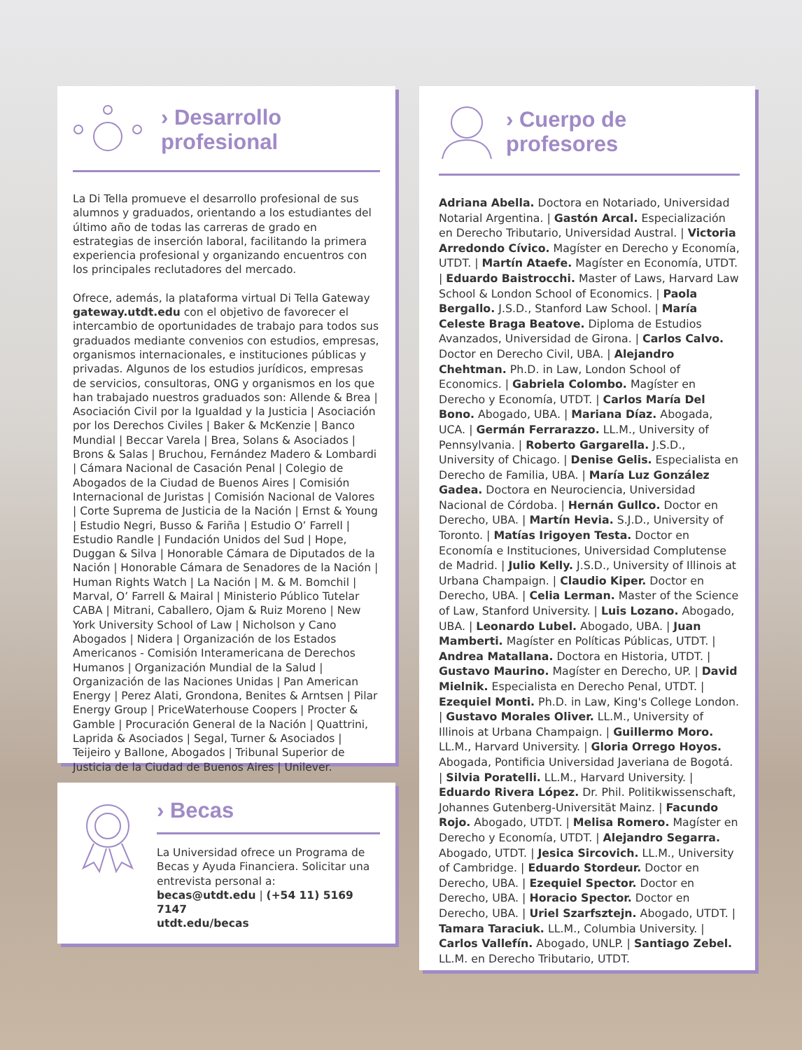› Desarrollo
profesional
La Di Tella promueve el desarrollo profesional de sus alumnos y graduados, orientando a los estudiantes del último año de todas las carreras de grado en estrategias de inserción laboral, facilitando la primera experiencia profesional y organizando encuentros con los principales reclutadores del mercado.
Ofrece, además, la plataforma virtual Di Tella Gateway gateway.utdt.edu con el objetivo de favorecer el intercambio de oportunidades de trabajo para todos sus graduados mediante convenios con estudios, empresas, organismos internacionales, e instituciones públicas y privadas. Algunos de los estudios jurídicos, empresas de servicios, consultoras, ONG y organismos en los que han trabajado nuestros graduados son: Allende & Brea | Asociación Civil por la Igualdad y la Justicia | Asociación por los Derechos Civiles | Baker & McKenzie | Banco Mundial | Beccar Varela | Brea, Solans & Asociados | Brons & Salas | Bruchou, Fernández Madero & Lombardi | Cámara Nacional de Casación Penal | Colegio de Abogados de la Ciudad de Buenos Aires | Comisión Internacional de Juristas | Comisión Nacional de Valores | Corte Suprema de Justicia de la Nación | Ernst & Young | Estudio Negri, Busso & Fariña | Estudio O’ Farrell | Estudio Randle | Fundación Unidos del Sud | Hope, Duggan & Silva | Honorable Cámara de Diputados de la Nación | Honorable Cámara de Senadores de la Nación | Human Rights Watch | La Nación | M. & M. Bomchil | Marval, O’ Farrell & Mairal | Ministerio Público Tutelar CABA | Mitrani, Caballero, Ojam & Ruiz Moreno | New York University School of Law | Nicholson y Cano Abogados | Nidera | Organización de los Estados Americanos - Comisión Interamericana de Derechos Humanos | Organización Mundial de la Salud | Organización de las Naciones Unidas | Pan American Energy | Perez Alati, Grondona, Benites & Arntsen | Pilar Energy Group | PriceWaterhouse Coopers | Procter & Gamble | Procuración General de la Nación | Quattrini, Laprida & Asociados | Segal, Turner & Asociados | Teijeiro y Ballone, Abogados | Tribunal Superior de Justicia de la Ciudad de Buenos Aires | Unilever.
› Becas
La Universidad ofrece un Programa de Becas y Ayuda Financiera. Solicitar una entrevista personal a:
becas@utdt.edu | (+54 11) 5169 7147
utdt.edu/becas
› Cuerpo de
profesores
Adriana Abella. Doctora en Notariado, Universidad Notarial Argentina. | Gastón Arcal. Especialización en Derecho Tributario, Universidad Austral. | Victoria Arredondo Cívico. Magíster en Derecho y Economía, UTDT. | Martín Ataefe. Magíster en Economía, UTDT. | Eduardo Baistrocchi. Master of Laws, Harvard Law School & London School of Economics. | Paola Bergallo. J.S.D., Stanford Law School. | María Celeste Braga Beatove. Diploma de Estudios Avanzados, Universidad de Girona. | Carlos Calvo. Doctor en Derecho Civil, UBA. | Alejandro Chehtman. Ph.D. in Law, London School of Economics. | Gabriela Colombo. Magíster en Derecho y Economía, UTDT. | Carlos María Del Bono. Abogado, UBA. | Mariana Díaz. Abogada, UCA. | Germán Ferrarazzo. LL.M., University of Pennsylvania. | Roberto Gargarella. J.S.D., University of Chicago. | Denise Gelis. Especialista en Derecho de Familia, UBA. | María Luz González Gadea. Doctora en Neurociencia, Universidad Nacional de Córdoba. | Hernán Gullco. Doctor en Derecho, UBA. | Martín Hevia. S.J.D., University of Toronto. | Matías Irigoyen Testa. Doctor en Economía e Instituciones, Universidad Complutense de Madrid. | Julio Kelly. J.S.D., University of Illinois at Urbana Champaign. | Claudio Kiper. Doctor en Derecho, UBA. | Celia Lerman. Master of the Science of Law, Stanford University. | Luis Lozano. Abogado, UBA. | Leonardo Lubel. Abogado, UBA. | Juan Mamberti. Magíster en Políticas Públicas, UTDT. | Andrea Matallana. Doctora en Historia, UTDT. | Gustavo Maurino. Magíster en Derecho, UP. | David Mielnik. Especialista en Derecho Penal, UTDT. | Ezequiel Monti. Ph.D. in Law, King's College London. | Gustavo Morales Oliver. LL.M., University of Illinois at Urbana Champaign. | Guillermo Moro. LL.M., Harvard University. | Gloria Orrego Hoyos. Abogada, Pontificia Universidad Javeriana de Bogotá. | Silvia Poratelli. LL.M., Harvard University. | Eduardo Rivera López. Dr. Phil. Politikwissenschaft, Johannes Gutenberg-Universität Mainz. | Facundo Rojo. Abogado, UTDT. | Melisa Romero. Magíster en Derecho y Economía, UTDT. | Alejandro Segarra. Abogado, UTDT. | Jesica Sircovich. LL.M., University of Cambridge. | Eduardo Stordeur. Doctor en Derecho, UBA. | Ezequiel Spector. Doctor en Derecho, UBA. | Horacio Spector. Doctor en Derecho, UBA. | Uriel Szarfsztejn. Abogado, UTDT. | Tamara Taraciuk. LL.M., Columbia University. | Carlos Vallefín. Abogado, UNLP. | Santiago Zebel. LL.M. en Derecho Tributario, UTDT.